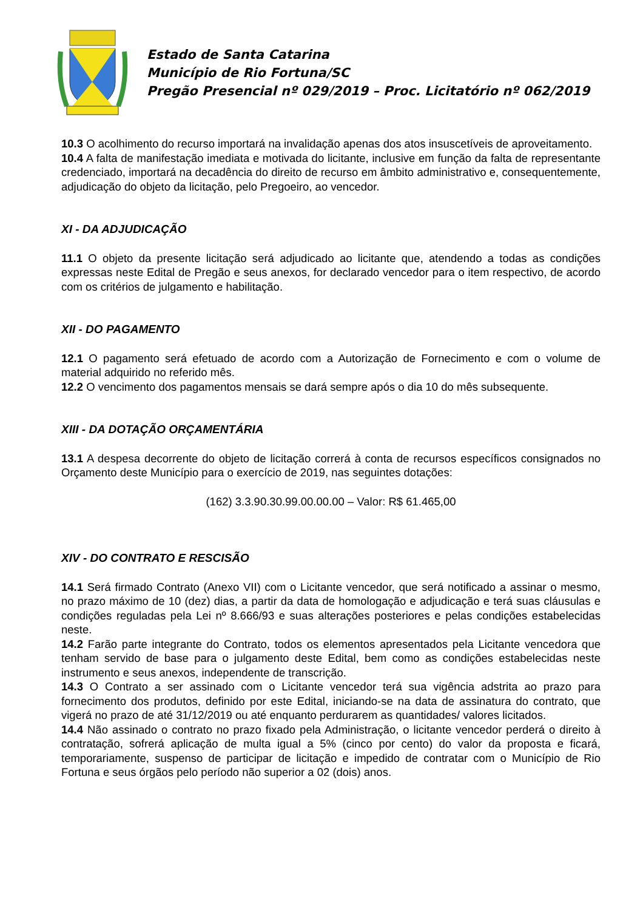Estado de Santa Catarina
Município de Rio Fortuna/SC
Pregão Presencial nº 029/2019 – Proc. Licitatório nº 062/2019
10.3 O acolhimento do recurso importará na invalidação apenas dos atos insuscetíveis de aproveitamento.
10.4 A falta de manifestação imediata e motivada do licitante, inclusive em função da falta de representante credenciado, importará na decadência do direito de recurso em âmbito administrativo e, consequentemente, adjudicação do objeto da licitação, pelo Pregoeiro, ao vencedor.
XI - DA ADJUDICAÇÃO
11.1 O objeto da presente licitação será adjudicado ao licitante que, atendendo a todas as condições expressas neste Edital de Pregão e seus anexos, for declarado vencedor para o item respectivo, de acordo com os critérios de julgamento e habilitação.
XII - DO PAGAMENTO
12.1 O pagamento será efetuado de acordo com a Autorização de Fornecimento e com o volume de material adquirido no referido mês.
12.2 O vencimento dos pagamentos mensais se dará sempre após o dia 10 do mês subsequente.
XIII - DA DOTAÇÃO ORÇAMENTÁRIA
13.1 A despesa decorrente do objeto de licitação correrá à conta de recursos específicos consignados no Orçamento deste Município para o exercício de 2019, nas seguintes dotações:
(162) 3.3.90.30.99.00.00.00 – Valor: R$ 61.465,00
XIV - DO CONTRATO E RESCISÃO
14.1 Será firmado Contrato (Anexo VII) com o Licitante vencedor, que será notificado a assinar o mesmo, no prazo máximo de 10 (dez) dias, a partir da data de homologação e adjudicação e terá suas cláusulas e condições reguladas pela Lei nº 8.666/93 e suas alterações posteriores e pelas condições estabelecidas neste.
14.2 Farão parte integrante do Contrato, todos os elementos apresentados pela Licitante vencedora que tenham servido de base para o julgamento deste Edital, bem como as condições estabelecidas neste instrumento e seus anexos, independente de transcrição.
14.3 O Contrato a ser assinado com o Licitante vencedor terá sua vigência adstrita ao prazo para fornecimento dos produtos, definido por este Edital, iniciando-se na data de assinatura do contrato, que vigerá no prazo de até 31/12/2019 ou até enquanto perdurarem as quantidades/ valores licitados.
14.4 Não assinado o contrato no prazo fixado pela Administração, o licitante vencedor perderá o direito à contratação, sofrerá aplicação de multa igual a 5% (cinco por cento) do valor da proposta e ficará, temporariamente, suspenso de participar de licitação e impedido de contratar com o Município de Rio Fortuna e seus órgãos pelo período não superior a 02 (dois) anos.